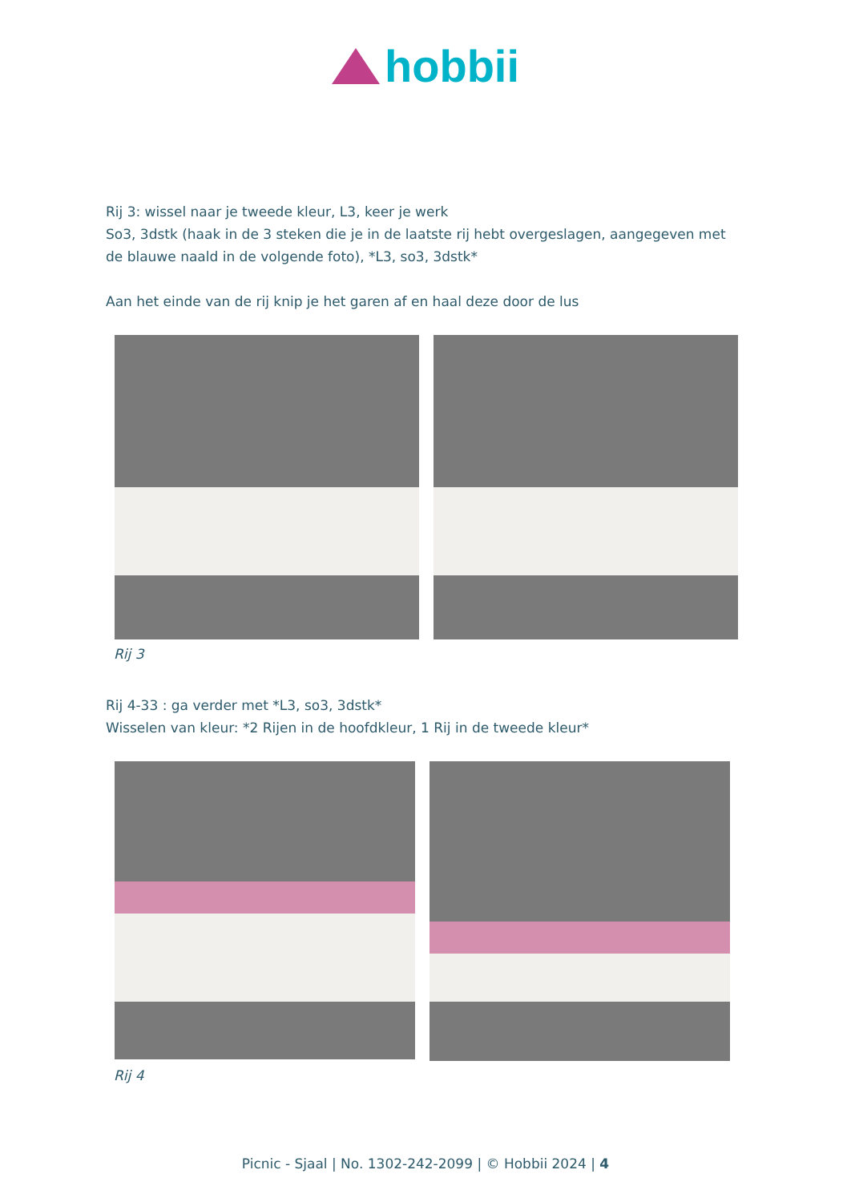hobbii
Rij 3: wissel naar je tweede kleur, L3, keer je werk
So3, 3dstk (haak in de 3 steken die je in de laatste rij hebt overgeslagen, aangegeven met de blauwe naald in de volgende foto), *L3, so3, 3dstk*
Aan het einde van de rij knip je het garen af en haal deze door de lus
Rij 3
Rij 4-33 : ga verder met *L3, so3, 3dstk*
Wisselen van kleur: *2 Rijen in de hoofdkleur, 1 Rij in de tweede kleur*
Rij 4
Picnic - Sjaal | No. 1302-242-2099 | © Hobbii 2024 | 4